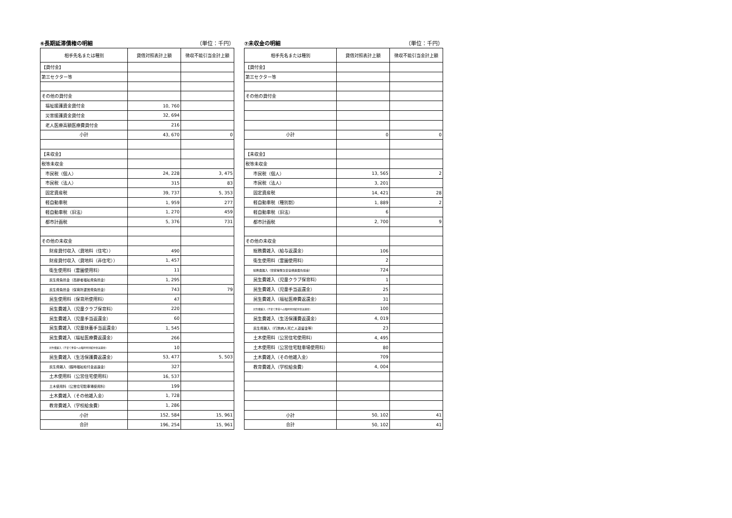⑥長期延滞債権の明細 （単位：千円）
| 相手先名または種別 | 貸借対照表計上額 | 徴収不能引当金計上額 |
| --- | --- | --- |
| 【貸付金】 | | |
| 第三セクター等 | | |
| その他の貸付金 | | |
| 福祉援護資金貸付金 | 10, 760 | |
| 災害援護資金貸付金 | 32, 694 | |
| 老人医療高額医療費貸付金 | 216 | |
| 小計 | 43, 670 | 0 |
| 【未収金】 | | |
| 税等未収金 | | |
| 市民税（個人） | 24, 228 | 3, 475 |
| 市民税（法人） | 315 | 83 |
| 固定資産税 | 39, 737 | 5, 353 |
| 軽自動車税 | 1, 959 | 277 |
| 軽自動車税（旧法） | 1, 270 | 459 |
| 都市計画税 | 5, 376 | 731 |
| その他の未収金 | | |
| 財産貸付収入（貸地料（住宅）） | 490 | |
| 財産貸付収入（貸地料（非住宅）） | 1, 457 | |
| 衛生使用料（霊園使用料） | 11 | |
| 民生費負担金（高齢者福祉費負担金） | 1, 295 | |
| 民生費負担金（保育所運営費負担金） | 743 | 79 |
| 民生使用料（保育所使用料） | 47 | |
| 民生費雑入（児童クラブ保育料） | 220 | |
| 民生費雑入（児童手当返還金） | 60 | |
| 民生費雑入（児童扶養手当返還金） | 1, 545 | |
| 民生費雑入（福祉医療費返還金） | 266 | |
| 民生費雑入（子育て世帯への臨時特別給付金返還金） | 10 | |
| 民生費雑入（生活保護費返還金） | 53, 477 | 5, 503 |
| 民生費雑入（臨時福祉給付金返還金） | 327 | |
| 土木使用料（公営住宅使用料） | 16, 537 | |
| 土木使用料（公営住宅駐車場使用料） | 199 | |
| 土木費雑入（その他雑入金） | 1, 728 | |
| 教育費雑入（学校給食費） | 1, 286 | |
| 小計 | 152, 584 | 15, 961 |
| 合計 | 196, 254 | 15, 961 |
⑦未収金の明細 （単位：千円）
| 相手先名または種別 | 貸借対照表計上額 | 徴収不能引当金計上額 |
| --- | --- | --- |
| 【貸付金】 | | |
| 第三セクター等 | | |
| その他の貸付金 | | |
| 小計 | 0 | 0 |
| 【未収金】 | | |
| 税等未収金 | | |
| 市民税（個人） | 13, 565 | 2 |
| 市民税（法人） | 3, 201 | |
| 固定資産税 | 14, 421 | 28 |
| 軽自動車税（種別割） | 1, 889 | 2 |
| 軽自動車税（旧法） | 6 | |
| 都市計画税 | 2, 700 | 9 |
| その他の未収金 | | |
| 総務費雑入（給与返還金） | 106 | |
| 衛生使用料（霊園使用料） | 2 | |
| 総務費雑入（空家等緊急安全措置費負担金） | 724 | |
| 民生費雑入（児童クラブ保育料） | 1 | |
| 民生費雑入（児童手当返還金） | 25 | |
| 民生費雑入（福祉医療費返還金） | 31 | |
| 民生費雑入（子育て世帯への臨時特別給付金返還金） | 100 | |
| 民生費雑入（生活保護費返還金） | 4, 019 | |
| 民生費雑入（行旅病人死亡人遺留金等） | 23 | |
| 土木使用料（公営住宅使用料） | 4, 495 | |
| 土木使用料（公営住宅駐車場使用料） | 80 | |
| 土木費雑入（その他雑入金） | 709 | |
| 教育費雑入（学校給食費） | 4, 004 | |
| 小計 | 50, 102 | 41 |
| 合計 | 50, 102 | 41 |